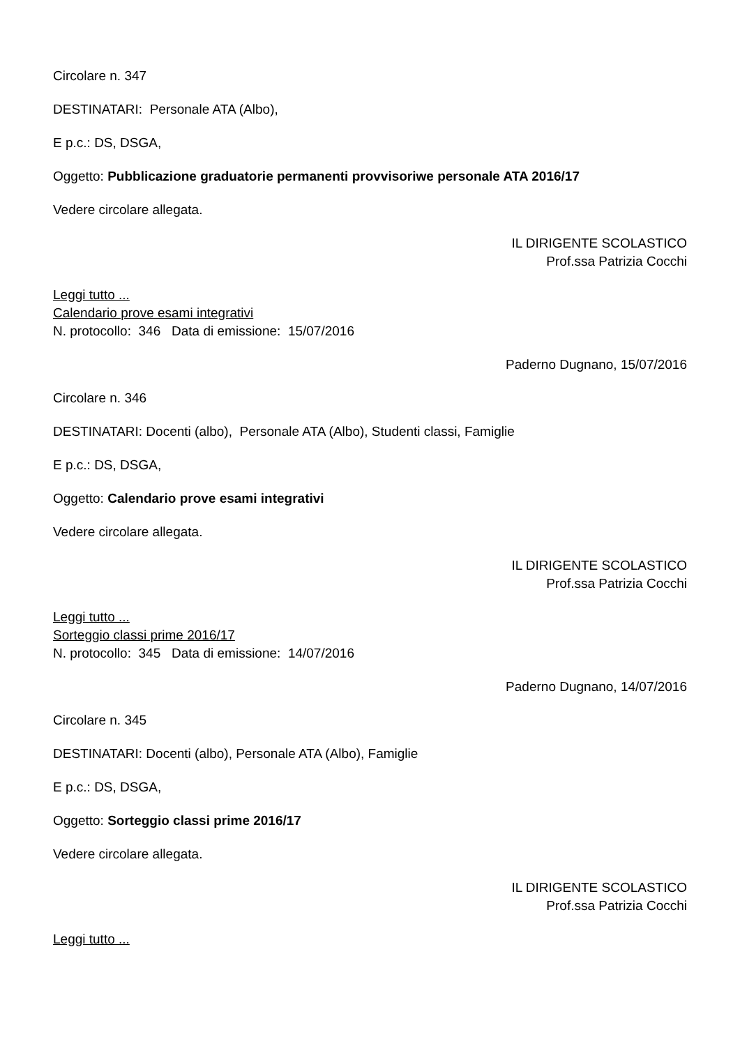Circolare n. 347
DESTINATARI: Personale ATA (Albo),
E p.c.: DS, DSGA,
Oggetto: Pubblicazione graduatorie permanenti provvisoriwe personale ATA 2016/17
Vedere circolare allegata.
IL DIRIGENTE SCOLASTICO
Prof.ssa Patrizia Cocchi
Leggi tutto ...
Calendario prove esami integrativi
N. protocollo: 346 Data di emissione: 15/07/2016
Paderno Dugnano, 15/07/2016
Circolare n. 346
DESTINATARI: Docenti (albo), Personale ATA (Albo), Studenti classi, Famiglie
E p.c.: DS, DSGA,
Oggetto: Calendario prove esami integrativi
Vedere circolare allegata.
IL DIRIGENTE SCOLASTICO
Prof.ssa Patrizia Cocchi
Leggi tutto ...
Sorteggio classi prime 2016/17
N. protocollo: 345 Data di emissione: 14/07/2016
Paderno Dugnano, 14/07/2016
Circolare n. 345
DESTINATARI: Docenti (albo), Personale ATA (Albo), Famiglie
E p.c.: DS, DSGA,
Oggetto: Sorteggio classi prime 2016/17
Vedere circolare allegata.
IL DIRIGENTE SCOLASTICO
Prof.ssa Patrizia Cocchi
Leggi tutto ...